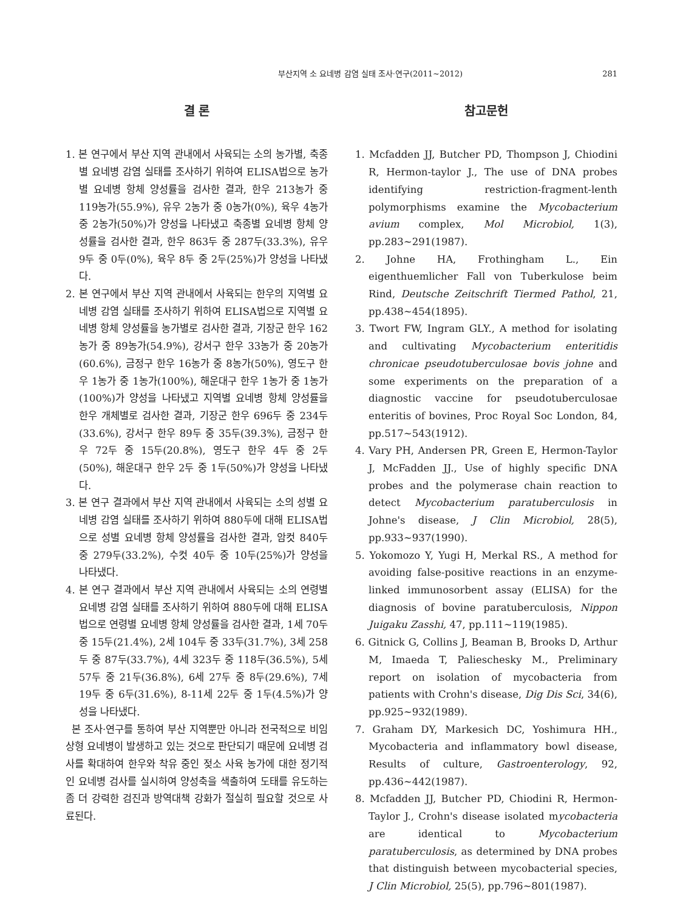부산지역 소 요네병 감염 실태 조사·연구(2011~2012) 281
결 론
1. 본 연구에서 부산 지역 관내에서 사육되는 소의 농가별, 축종별 요네병 감염 실태를 조사하기 위하여 ELISA법으로 농가별 요네병 항체 양성률을 검사한 결과, 한우 213농가 중 119농가(55.9%), 유우 2농가 중 0농가(0%), 육우 4농가 중 2농가(50%)가 양성을 나타냈고 축종별 요네병 항체 양성률을 검사한 결과, 한우 863두 중 287두(33.3%), 유우 9두 중 0두(0%), 육우 8두 중 2두(25%)가 양성을 나타냈다.
2. 본 연구에서 부산 지역 관내에서 사육되는 한우의 지역별 요네병 감염 실태를 조사하기 위하여 ELISA법으로 지역별 요네병 항체 양성률을 농가별로 검사한 결과, 기장군 한우 162농가 중 89농가(54.9%), 강서구 한우 33농가 중 20농가(60.6%), 금정구 한우 16농가 중 8농가(50%), 영도구 한우 1농가 중 1농가(100%), 해운대구 한우 1농가 중 1농가(100%)가 양성을 나타냈고 지역별 요네병 항체 양성률을 한우 개체별로 검사한 결과, 기장군 한우 696두 중 234두(33.6%), 강서구 한우 89두 중 35두(39.3%), 금정구 한우 72두 중 15두(20.8%), 영도구 한우 4두 중 2두(50%), 해운대구 한우 2두 중 1두(50%)가 양성을 나타냈다.
3. 본 연구 결과에서 부산 지역 관내에서 사육되는 소의 성별 요네병 감염 실태를 조사하기 위하여 880두에 대해 ELISA법으로 성별 요네병 항체 양성률을 검사한 결과, 암컷 840두 중 279두(33.2%), 수컷 40두 중 10두(25%)가 양성을 나타냈다.
4. 본 연구 결과에서 부산 지역 관내에서 사육되는 소의 연령별 요네병 감염 실태를 조사하기 위하여 880두에 대해 ELISA법으로 연령별 요네병 항체 양성률을 검사한 결과, 1세 70두 중 15두(21.4%), 2세 104두 중 33두(31.7%), 3세 258두 중 87두(33.7%), 4세 323두 중 118두(36.5%), 5세 57두 중 21두(36.8%), 6세 27두 중 8두(29.6%), 7세 19두 중 6두(31.6%), 8-11세 22두 중 1두(4.5%)가 양성을 나타냈다.
본 조사·연구를 통하여 부산 지역뿐만 아니라 전국적으로 비임상형 요네병이 발생하고 있는 것으로 판단되기 때문에 요네병 검사를 확대하여 한우와 착유 중인 젖소 사육 농가에 대한 정기적인 요네병 검사를 실시하여 양성축을 색출하여 도태를 유도하는 좀 더 강력한 검진과 방역대책 강화가 절실히 필요할 것으로 사료된다.
참고문헌
1. Mcfadden JJ, Butcher PD, Thompson J, Chiodini R, Hermon-taylor J., The use of DNA probes identifying restriction-fragment-lenth polymorphisms examine the Mycobacterium avium complex, Mol Microbiol, 1(3), pp.283~291(1987).
2. Johne HA, Frothingham L., Ein eigenthuemlicher Fall von Tuberkulose beim Rind, Deutsche Zeitschrift Tiermed Pathol, 21, pp.438~454(1895).
3. Twort FW, Ingram GLY., A method for isolating and cultivating Mycobacterium enteritidis chronicae pseudotuberculosae bovis johne and some experiments on the preparation of a diagnostic vaccine for pseudotuberculosae enteritis of bovines, Proc Royal Soc London, 84, pp.517~543(1912).
4. Vary PH, Andersen PR, Green E, Hermon-Taylor J, McFadden JJ., Use of highly specific DNA probes and the polymerase chain reaction to detect Mycobacterium paratuberculosis in Johne's disease, J Clin Microbiol, 28(5), pp.933~937(1990).
5. Yokomozo Y, Yugi H, Merkal RS., A method for avoiding false-positive reactions in an enzyme-linked immunosorbent assay (ELISA) for the diagnosis of bovine paratuberculosis, Nippon Juigaku Zasshi, 47, pp.111~119(1985).
6. Gitnick G, Collins J, Beaman B, Brooks D, Arthur M, Imaeda T, Palieschesky M., Preliminary report on isolation of mycobacteria from patients with Crohn's disease, Dig Dis Sci, 34(6), pp.925~932(1989).
7. Graham DY, Markesich DC, Yoshimura HH., Mycobacteria and inflammatory bowl disease, Results of culture, Gastroenterology, 92, pp.436~442(1987).
8. Mcfadden JJ, Butcher PD, Chiodini R, Hermon-Taylor J., Crohn's disease isolated mycobacteria are identical to Mycobacterium paratuberculosis, as determined by DNA probes that distinguish between mycobacterial species, J Clin Microbiol, 25(5), pp.796~801(1987).